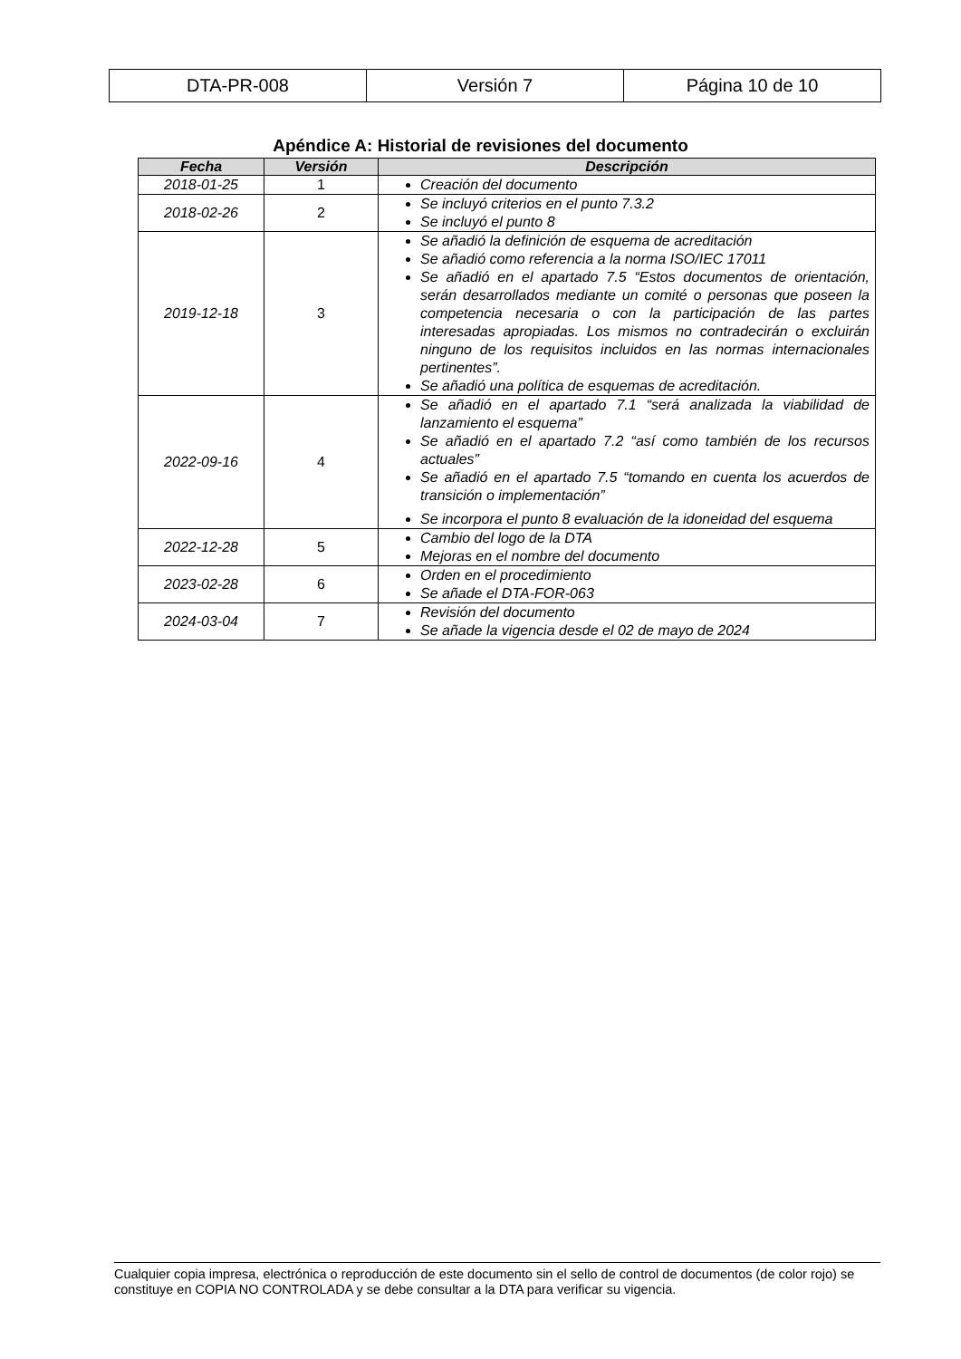| DTA-PR-008 | Versión 7 | Página 10 de 10 |
Apéndice A: Historial de revisiones del documento
| Fecha | Versión | Descripción |
| --- | --- | --- |
| 2018-01-25 | 1 | Creación del documento |
| 2018-02-26 | 2 | Se incluyó criterios en el punto 7.3.2 Se incluyó el punto 8 |
| 2019-12-18 | 3 | Se añadió la definición de esquema de acreditación Se añadió como referencia a la norma ISO/IEC 17011 Se añadió en el apartado 7.5 “Estos documentos de orientación, serán desarrollados mediante un comité o personas que poseen la competencia necesaria o con la participación de las partes interesadas apropiadas. Los mismos no contradecirán o excluirán ninguno de los requisitos incluidos en las normas internacionales pertinentes”. Se añadió una política de esquemas de acreditación. |
| 2022-09-16 | 4 | Se añadió en el apartado 7.1 “será analizada la viabilidad de lanzamiento el esquema” Se añadió en el apartado 7.2 “así como también de los recursos actuales” Se añadió en el apartado 7.5 “tomando en cuenta los acuerdos de transición o implementación” Se incorpora el punto 8 evaluación de la idoneidad del esquema |
| 2022-12-28 | 5 | Cambio del logo de la DTA Mejoras en el nombre del documento |
| 2023-02-28 | 6 | Orden en el procedimiento Se añade el DTA-FOR-063 |
| 2024-03-04 | 7 | Revisión del documento Se añade la vigencia desde el 02 de mayo de 2024 |
Cualquier copia impresa, electrónica o reproducción de este documento sin el sello de control de documentos (de color rojo) se constituye en COPIA NO CONTROLADA y se debe consultar a la DTA para verificar su vigencia.